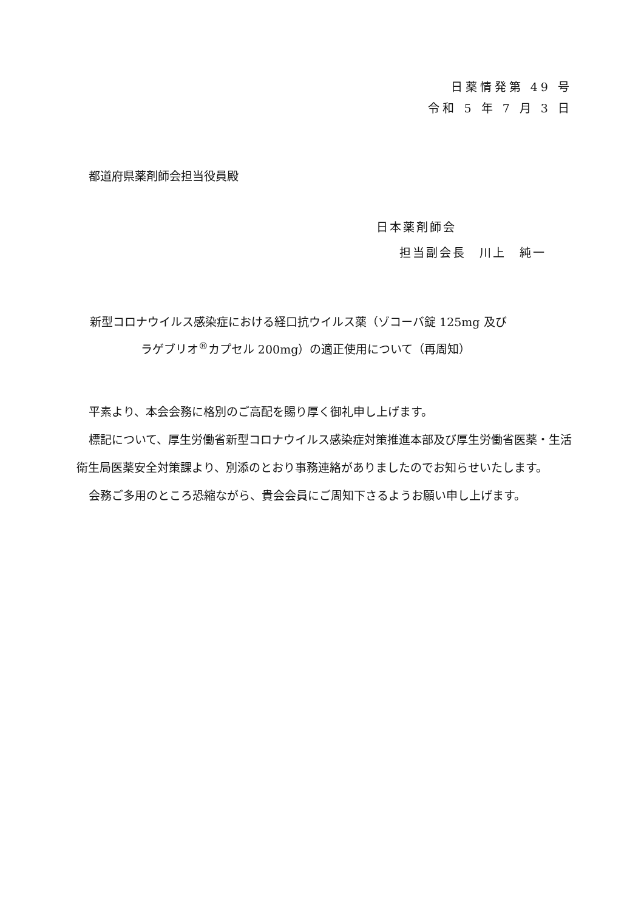日薬情発第 49 号
令和 5 年 7 月 3 日
都道府県薬剤師会担当役員殿
日本薬剤師会
担当副会長　川上　純一
新型コロナウイルス感染症における経口抗ウイルス薬（ゾコーバ錠 125mg 及び
ラゲブリオ<sup>®</sup>カプセル 200mg）の適正使用について（再周知）
平素より、本会会務に格別のご高配を賜り厚く御礼申し上げます。
標記について、厚生労働省新型コロナウイルス感染症対策推進本部及び厚生労働省医薬・生活衛生局医薬安全対策課より、別添のとおり事務連絡がありましたのでお知らせいたします。
会務ご多用のところ恐縮ながら、貴会会員にご周知下さるようお願い申し上げます。